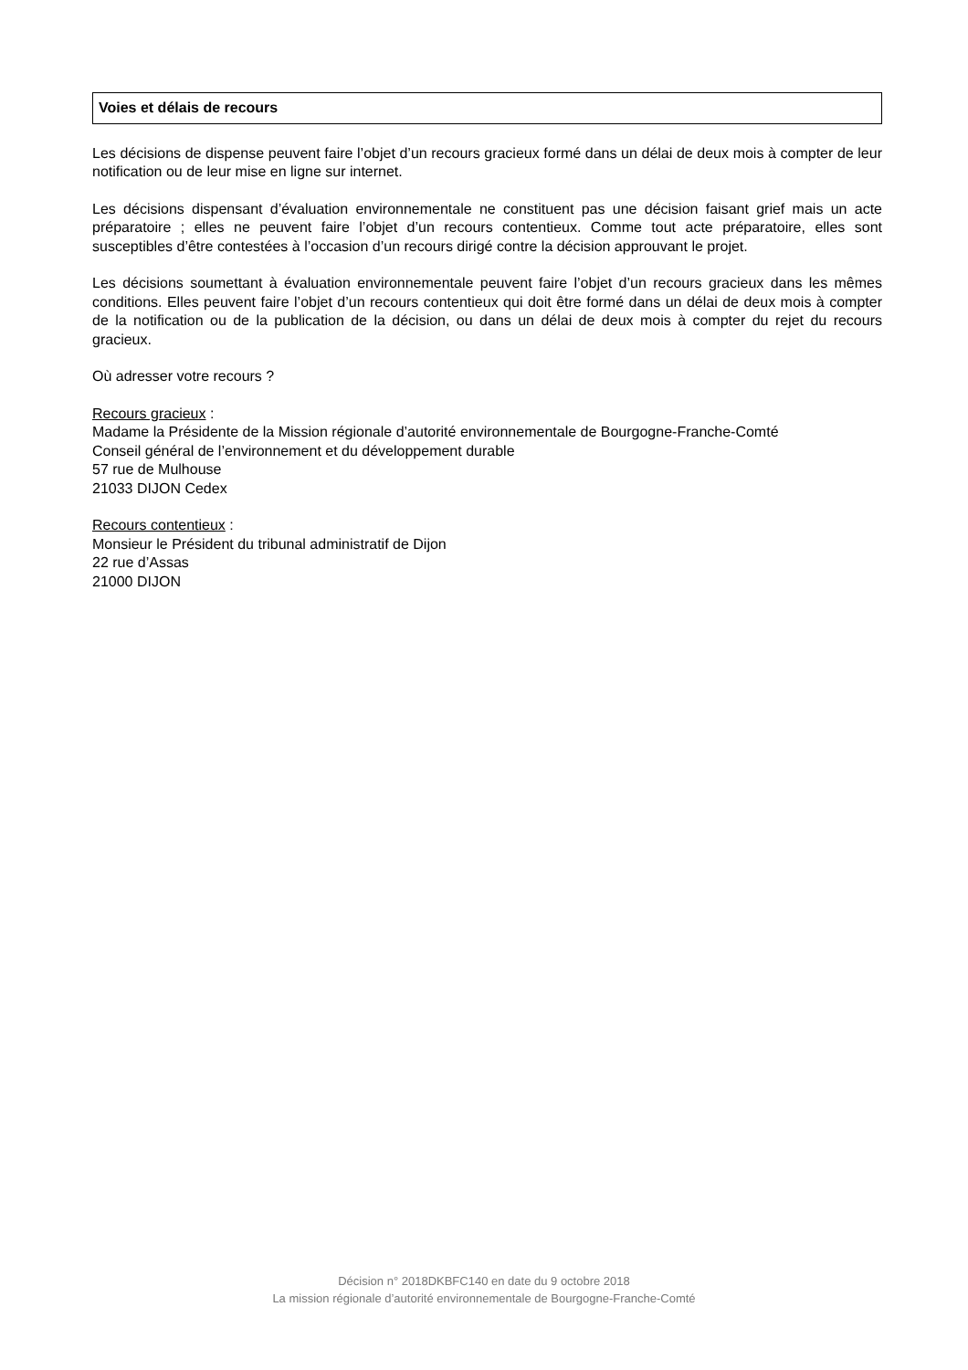Voies et délais de recours
Les décisions de dispense peuvent faire l’objet d’un recours gracieux formé dans un délai de deux mois à compter de leur notification ou de leur mise en ligne sur internet.
Les décisions dispensant d’évaluation environnementale ne constituent pas une décision faisant grief mais un acte préparatoire ; elles ne peuvent faire l’objet d’un recours contentieux. Comme tout acte préparatoire, elles sont susceptibles d’être contestées à l’occasion d’un recours dirigé contre la décision approuvant le projet.
Les décisions soumettant à évaluation environnementale peuvent faire l’objet d’un recours gracieux dans les mêmes conditions. Elles peuvent faire l’objet d’un recours contentieux qui doit être formé dans un délai de deux mois à compter de la notification ou de la publication de la décision, ou dans un délai de deux mois à compter du rejet du recours gracieux.
Où adresser votre recours ?
Recours gracieux :
Madame la Présidente de la Mission régionale d’autorité environnementale de Bourgogne-Franche-Comté
Conseil général de l’environnement et du développement durable
57 rue de Mulhouse
21033 DIJON Cedex
Recours contentieux :
Monsieur le Président du tribunal administratif de Dijon
22 rue d’Assas
21000 DIJON
Décision n° 2018DKBFC140 en date du 9 octobre 2018
La mission régionale d’autorité environnementale de Bourgogne-Franche-Comté